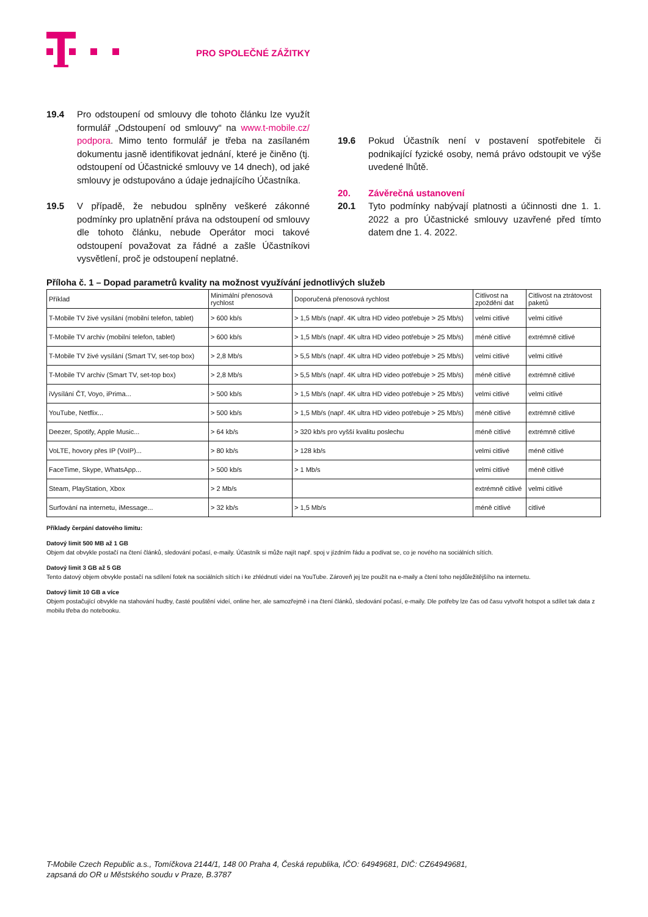PRO SPOLEČNÉ ZÁŽITKY
19.4 Pro odstoupení od smlouvy dle tohoto článku lze využít formulář „Odstoupení od smlouvy“ na www.t-mobile.cz/ podpora. Mimo tento formulář je třeba na zasílaném dokumentu jasně identifikovat jednání, které je činěno (tj. odstoupení od Účastnické smlouvy ve 14 dnech), od jaké smlouvy je odstupováno a údaje jednajícího Účastníka.
19.5 V případě, že nebudou splněny veškeré zákonné podmínky pro uplatnění práva na odstoupení od smlouvy dle tohoto článku, nebude Operátor moci takové odstoupení považovat za řádné a zašle Účastníkovi vysvětlení, proč je odstoupení neplatné.
19.6 Pokud Účastník není v postavení spotřebitele či podnikající fyzické osoby, nemá právo odstoupit ve výše uvedené lhůtě.
20. Závěrečná ustanovení
20.1 Tyto podmínky nabývají platnosti a účinnosti dne 1. 1. 2022 a pro Účastnické smlouvy uzavřené před tímto datem dne 1. 4. 2022.
Příloha č. 1 – Dopad parametrů kvality na možnost využívání jednotlivých služeb
| Příklad | Minimální přenosová rychlost | Doporučená přenosová rychlost | Citlivost na zpoždění dat | Citlivost na ztrátovost paketů |
| --- | --- | --- | --- | --- |
| T-Mobile TV živé vysílání (mobilní telefon, tablet) | > 600 kb/s | > 1,5 Mb/s (např. 4K ultra HD video potřebuje > 25 Mb/s) | velmi citlivé | velmi citlivé |
| T-Mobile TV archiv (mobilní telefon, tablet) | > 600 kb/s | > 1,5 Mb/s (např. 4K ultra HD video potřebuje > 25 Mb/s) | méně citlivé | extrémně citlivé |
| T-Mobile TV živé vysílání (Smart TV, set-top box) | > 2,8 Mb/s | > 5,5 Mb/s (např. 4K ultra HD video potřebuje > 25 Mb/s) | velmi citlivé | velmi citlivé |
| T-Mobile TV archiv (Smart TV, set-top box) | > 2,8 Mb/s | > 5,5 Mb/s (např. 4K ultra HD video potřebuje > 25 Mb/s) | méně citlivé | extrémně citlivé |
| iVysílání ČT, Voyo, iPrima... | > 500 kb/s | > 1,5 Mb/s (např. 4K ultra HD video potřebuje > 25 Mb/s) | velmi citlivé | velmi citlivé |
| YouTube, Netflix... | > 500 kb/s | > 1,5 Mb/s (např. 4K ultra HD video potřebuje > 25 Mb/s) | méně citlivé | extrémně citlivé |
| Deezer, Spotify, Apple Music... | > 64 kb/s | > 320 kb/s pro vyšší kvalitu poslechu | méně citlivé | extrémně citlivé |
| VoLTE, hovory přes IP (VoIP)... | > 80 kb/s | > 128 kb/s | velmi citlivé | méně citlivé |
| FaceTime, Skype, WhatsApp... | > 500 kb/s | > 1 Mb/s | velmi citlivé | méně citlivé |
| Steam, PlayStation, Xbox | > 2 Mb/s | | extrémně citlivé | velmi citlivé |
| Surfování na internetu, iMessage... | > 32 kb/s | > 1,5 Mb/s | méně citlivé | citlivé |
Příklady čerpání datového limitu:
Datový limit 500 MB až 1 GB
Objem dat obvykle postačí na čtení článků, sledování počasí, e-maily. Účastník si může najít např. spoj v jízdním řádu a podívat se, co je nového na sociálních sítích.
Datový limit 3 GB až 5 GB
Tento datový objem obvykle postačí na sdílení fotek na sociálních sítích i ke zhlédnutí videí na YouTube. Zároveň jej lze použít na e-maily a čtení toho nejdůležitějšího na internetu.
Datový limit 10 GB a více
Objem postačující obvykle na stahování hudby, časté pouštění videí, online her, ale samozřejmě i na čtení článků, sledování počasí, e-maily. Dle potřeby lze čas od času vytvořit hotspot a sdílet tak data z mobilu třeba do notebooku.
T-Mobile Czech Republic a.s., Tomíčkova 2144/1, 148 00 Praha 4, Česká republika, IČO: 64949681, DIČ: CZ64949681,
zapsaná do OR u Městského soudu v Praze, B.3787